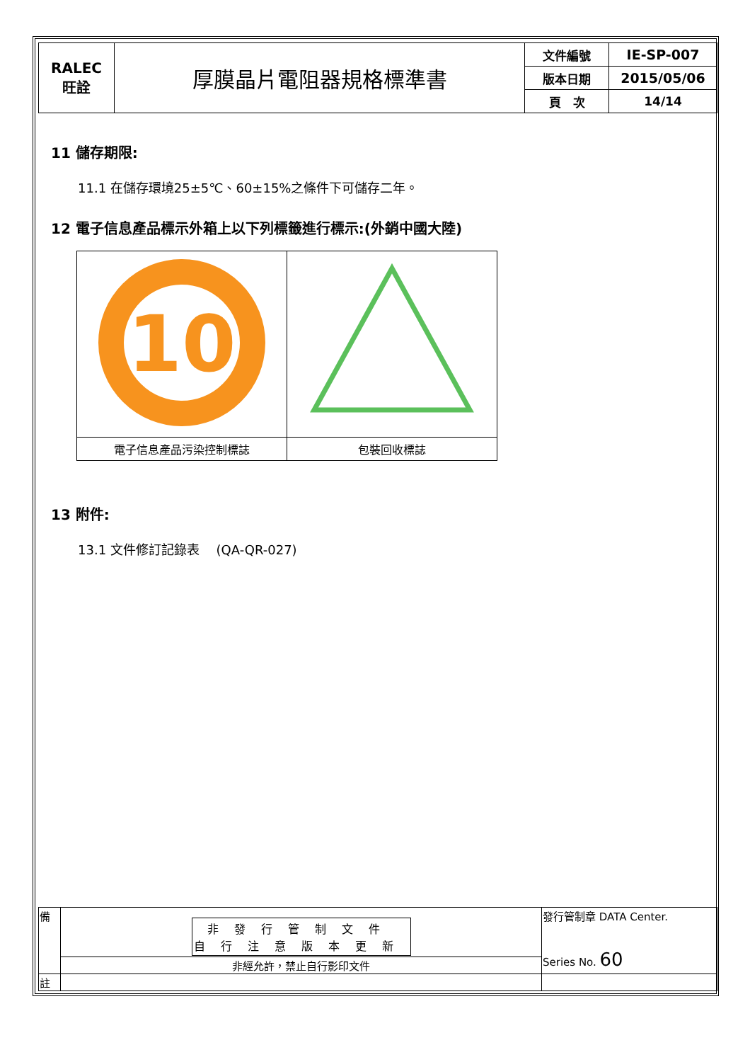| RALEC 旺詮 | 厚膜晶片電阻器規格標準書 | 文件編號 | IE-SP-007 |
| | | 版本日期 | 2015/05/06 |
| | | 頁 次 | 14/14 |
11 儲存期限:
11.1 在儲存環境25±5℃、60±15%之條件下可儲存二年。
12 電子信息產品標示外箱上以下列標籤進行標示:(外銷中國大陸)
| 10 | |
| 電子信息產品污染控制標誌 | 包裝回收標誌 |
13 附件:
13.1 文件修訂記錄表　 (QA-QR-027)
| 備 | 非發行管制文件 自行注意版本更新 | 發行管制章 DATA Center. Series No. 60 |
| | 非經允許，禁止自行影印文件 | |
| 註 | | |